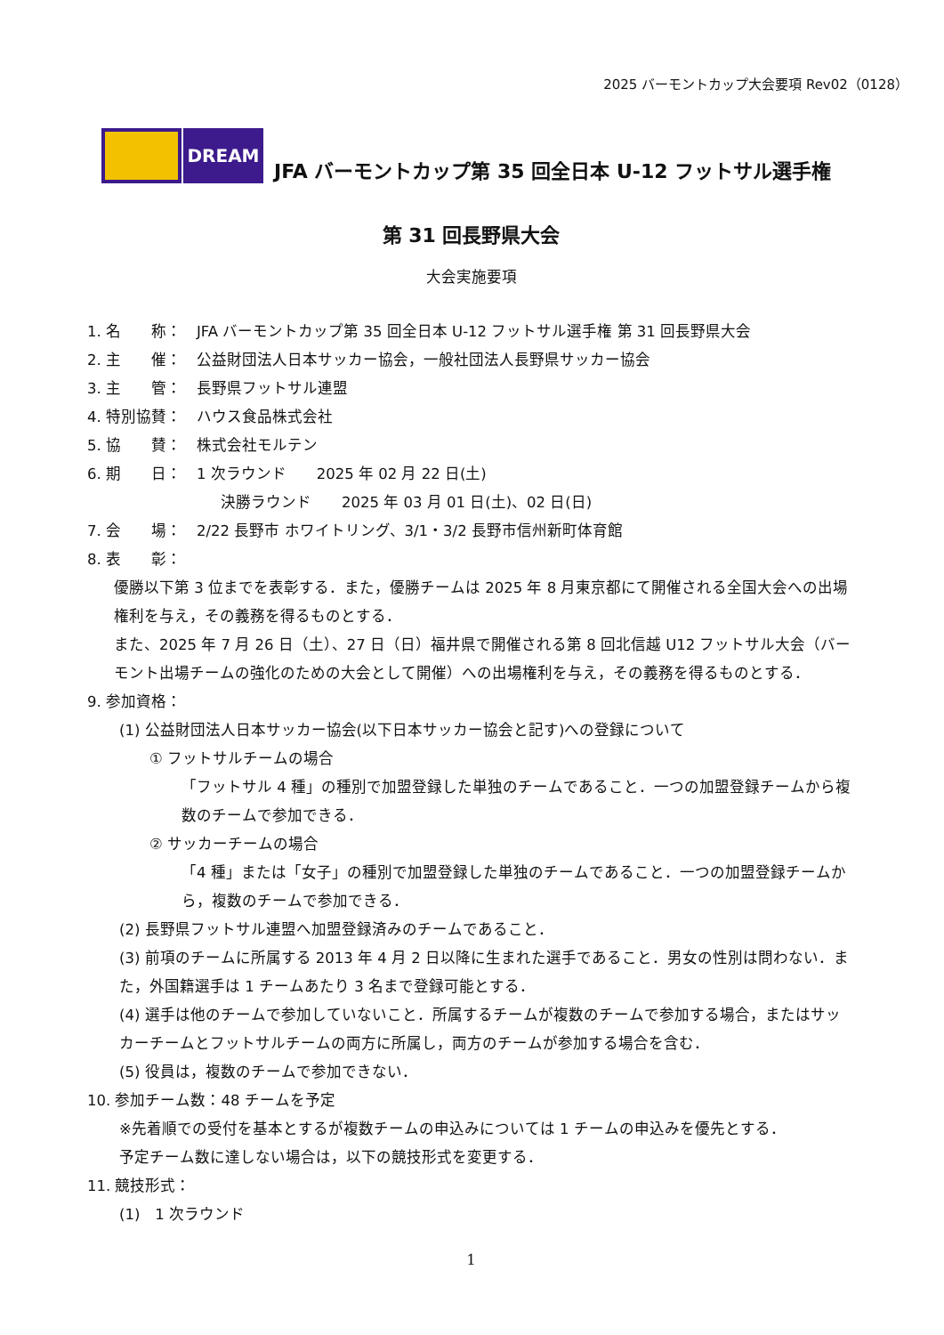2025 バーモントカップ大会要項 Rev02（0128）
DREAM
JFA バーモントカップ第 35 回全日本 U-12 フットサル選手権
第 31 回長野県大会
大会実施要項
1. 名　　称：　JFA バーモントカップ第 35 回全日本 U-12 フットサル選手権 第 31 回長野県大会
2. 主　　催：　公益財団法人日本サッカー協会，一般社団法人長野県サッカー協会
3. 主　　管：　長野県フットサル連盟
4. 特別協賛：　ハウス食品株式会社
5. 協　　賛：　株式会社モルテン
6. 期　　日：　1 次ラウンド　　2025 年 02 月 22 日(土)
決勝ラウンド　　2025 年 03 月 01 日(土)、02 日(日)
7. 会　　場：　2/22 長野市 ホワイトリング、3/1・3/2 長野市信州新町体育館
8. 表　　彰：
優勝以下第 3 位までを表彰する．また，優勝チームは 2025 年 8 月東京都にて開催される全国大会への出場権利を与え，その義務を得るものとする．
また、2025 年 7 月 26 日（土）、27 日（日）福井県で開催される第 8 回北信越 U12 フットサル大会（バーモント出場チームの強化のための大会として開催）への出場権利を与え，その義務を得るものとする．
9. 参加資格：
(1) 公益財団法人日本サッカー協会(以下日本サッカー協会と記す)への登録について
① フットサルチームの場合
「フットサル 4 種」の種別で加盟登録した単独のチームであること．一つの加盟登録チームから複数のチームで参加できる．
② サッカーチームの場合
「4 種」または「女子」の種別で加盟登録した単独のチームであること．一つの加盟登録チームから，複数のチームで参加できる．
(2) 長野県フットサル連盟へ加盟登録済みのチームであること．
(3) 前項のチームに所属する 2013 年 4 月 2 日以降に生まれた選手であること．男女の性別は問わない．また，外国籍選手は 1 チームあたり 3 名まで登録可能とする．
(4) 選手は他のチームで参加していないこと．所属するチームが複数のチームで参加する場合，またはサッカーチームとフットサルチームの両方に所属し，両方のチームが参加する場合を含む．
(5) 役員は，複数のチームで参加できない．
10. 参加チーム数：48 チームを予定
※先着順での受付を基本とするが複数チームの申込みについては 1 チームの申込みを優先とする．
予定チーム数に達しない場合は，以下の競技形式を変更する．
11. 競技形式：
(1)　1 次ラウンド
1